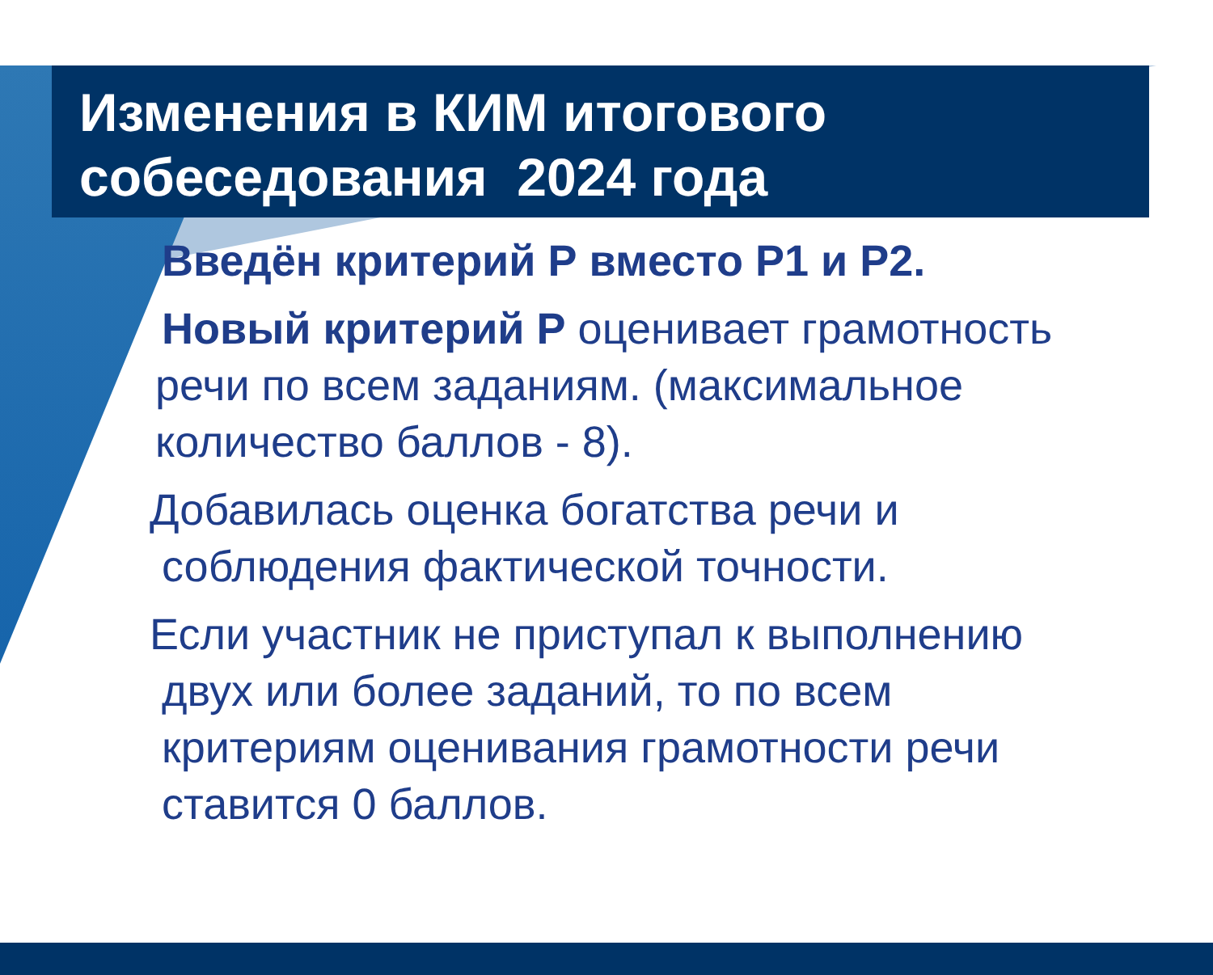Изменения в КИМ итогового
собеседования 2024 года
Введён критерий Р вместо Р1 и Р2.
Новый критерий Р оценивает грамотность
речи по всем заданиям. (максимальное
количество баллов - 8).
Добавилась оценка богатства речи и
соблюдения фактической точности.
Если участник не приступал к выполнению
двух или более заданий, то по всем
критериям оценивания грамотности речи
ставится 0 баллов.